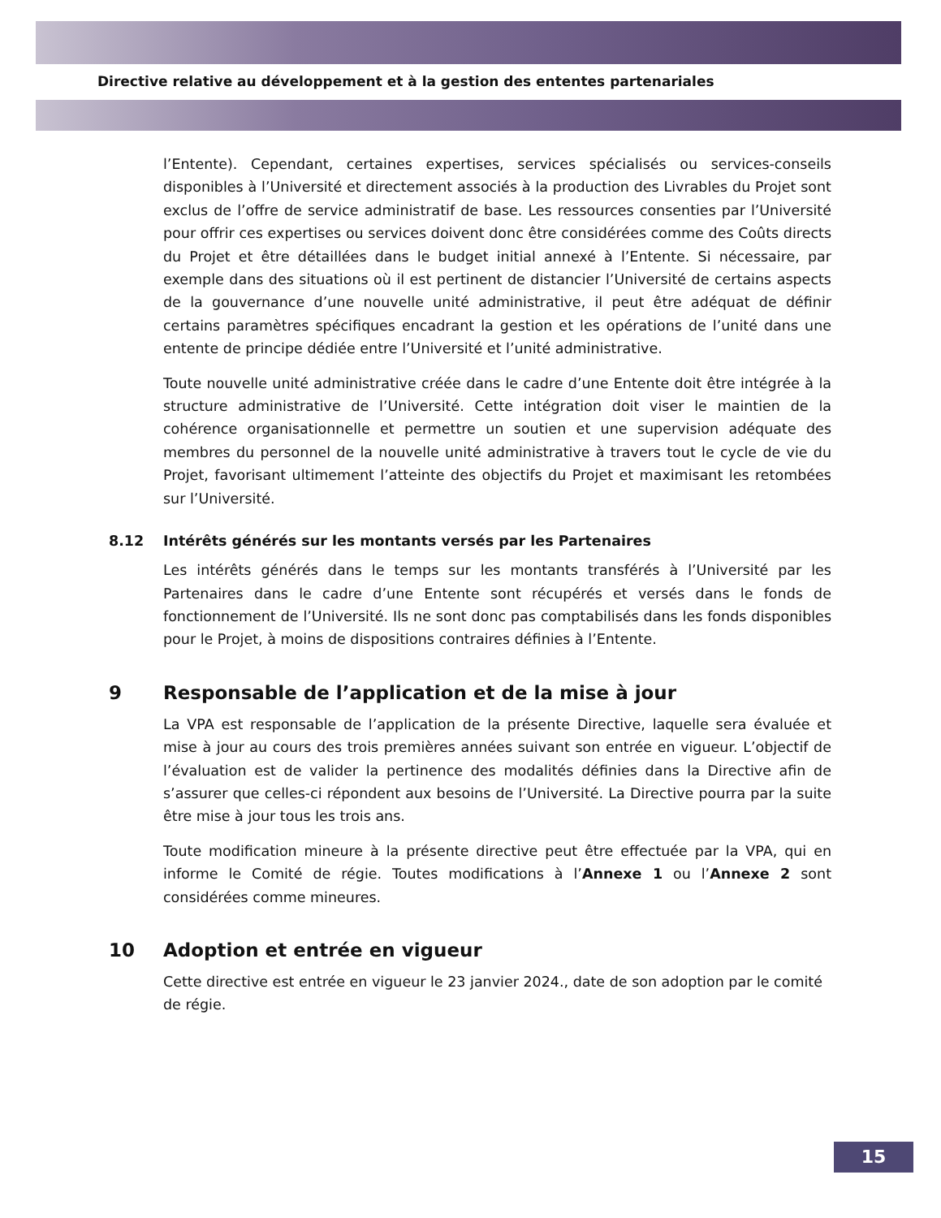Directive relative au développement et à la gestion des ententes partenariales
l’Entente). Cependant, certaines expertises, services spécialisés ou services-conseils disponibles à l’Université et directement associés à la production des Livrables du Projet sont exclus de l’offre de service administratif de base. Les ressources consenties par l’Université pour offrir ces expertises ou services doivent donc être considérées comme des Coûts directs du Projet et être détaillées dans le budget initial annexé à l’Entente. Si nécessaire, par exemple dans des situations où il est pertinent de distancier l’Université de certains aspects de la gouvernance d’une nouvelle unité administrative, il peut être adéquat de définir certains paramètres spécifiques encadrant la gestion et les opérations de l’unité dans une entente de principe dédiée entre l’Université et l’unité administrative.
Toute nouvelle unité administrative créée dans le cadre d’une Entente doit être intégrée à la structure administrative de l’Université. Cette intégration doit viser le maintien de la cohérence organisationnelle et permettre un soutien et une supervision adéquate des membres du personnel de la nouvelle unité administrative à travers tout le cycle de vie du Projet, favorisant ultimement l’atteinte des objectifs du Projet et maximisant les retombées sur l’Université.
8.12 Intérêts générés sur les montants versés par les Partenaires
Les intérêts générés dans le temps sur les montants transférés à l’Université par les Partenaires dans le cadre d’une Entente sont récupérés et versés dans le fonds de fonctionnement de l’Université. Ils ne sont donc pas comptabilisés dans les fonds disponibles pour le Projet, à moins de dispositions contraires définies à l’Entente.
9 Responsable de l’application et de la mise à jour
La VPA est responsable de l’application de la présente Directive, laquelle sera évaluée et mise à jour au cours des trois premières années suivant son entrée en vigueur. L’objectif de l’évaluation est de valider la pertinence des modalités définies dans la Directive afin de s’assurer que celles-ci répondent aux besoins de l’Université. La Directive pourra par la suite être mise à jour tous les trois ans.
Toute modification mineure à la présente directive peut être effectuée par la VPA, qui en informe le Comité de régie. Toutes modifications à l’Annexe 1 ou l’Annexe 2 sont considérées comme mineures.
10 Adoption et entrée en vigueur
Cette directive est entrée en vigueur le 23 janvier 2024., date de son adoption par le comité de régie.
15